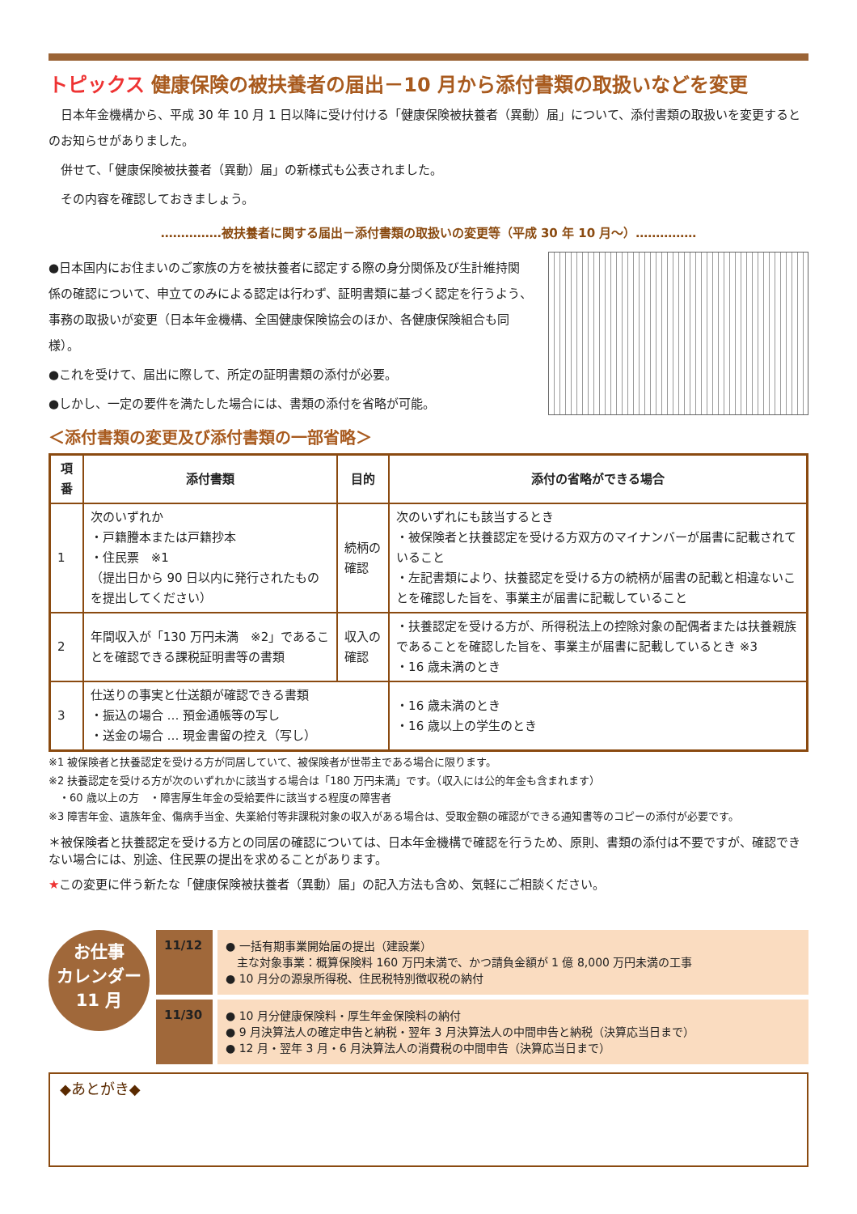トピックス 健康保険の被扶養者の届出－10 月から添付書類の取扱いなどを変更
　日本年金機構から、平成 30 年 10 月 1 日以降に受け付ける「健康保険被扶養者（異動）届」について、添付書類の取扱いを変更するとのお知らせがありました。
　併せて、「健康保険被扶養者（異動）届」の新様式も公表されました。
　その内容を確認しておきましょう。
……………被扶養者に関する届出－添付書類の取扱いの変更等（平成 30 年 10 月～）……………
●日本国内にお住まいのご家族の方を被扶養者に認定する際の身分関係及び生計維持関係の確認について、申立てのみによる認定は行わず、証明書類に基づく認定を行うよう、事務の取扱いが変更（日本年金機構、全国健康保険協会のほか、各健康保険組合も同様）。
●これを受けて、届出に際して、所定の証明書類の添付が必要。
●しかし、一定の要件を満たした場合には、書類の添付を省略が可能。
＜添付書類の変更及び添付書類の一部省略＞
| 項番 | 添付書類 | 目的 | 添付の省略ができる場合 |
| --- | --- | --- | --- |
| 1 | 次のいずれか ・戸籍謄本または戸籍抄本 ・住民票 ※1 （提出日から 90 日以内に発行されたものを提出してください） | 続柄の確認 | 次のいずれにも該当するとき ・被保険者と扶養認定を受ける方双方のマイナンバーが届書に記載されていること ・左記書類により、扶養認定を受ける方の続柄が届書の記載と相違ないことを確認した旨を、事業主が届書に記載していること |
| 2 | 年間収入が「130 万円未満 ※2」であることを確認できる課税証明書等の書類 | 収入の確認 | ・扶養認定を受ける方が、所得税法上の控除対象の配偶者または扶養親族であることを確認した旨を、事業主が届書に記載しているとき ※3 ・16 歳未満のとき |
| 3 | 仕送りの事実と仕送額が確認できる書類 ・振込の場合 … 預金通帳等の写し ・送金の場合 … 現金書留の控え（写し） | | ・16 歳未満のとき ・16 歳以上の学生のとき |
※1 被保険者と扶養認定を受ける方が同居していて、被保険者が世帯主である場合に限ります。
※2 扶養認定を受ける方が次のいずれかに該当する場合は「180 万円未満」です。（収入には公的年金も含まれます）
　・60 歳以上の方　・障害厚生年金の受給要件に該当する程度の障害者
※3 障害年金、遺族年金、傷病手当金、失業給付等非課税対象の収入がある場合は、受取金額の確認ができる通知書等のコピーの添付が必要です。
＊被保険者と扶養認定を受ける方との同居の確認については、日本年金機構で確認を行うため、原則、書類の添付は不要ですが、確認できない場合には、別途、住民票の提出を求めることがあります。
★この変更に伴う新たな「健康保険被扶養者（異動）届」の記入方法も含め、気軽にご相談ください。
お仕事
カレンダー
11 月
11/12
● 一括有期事業開始届の提出（建設業）
　主な対象事業：概算保険料 160 万円未満で、かつ請負金額が 1 億 8,000 万円未満の工事
● 10 月分の源泉所得税、住民税特別徴収税の納付
11/30
● 10 月分健康保険料・厚生年金保険料の納付
● 9 月決算法人の確定申告と納税・翌年 3 月決算法人の中間申告と納税（決算応当日まで）
● 12 月・翌年 3 月・6 月決算法人の消費税の中間申告（決算応当日まで）
◆あとがき◆